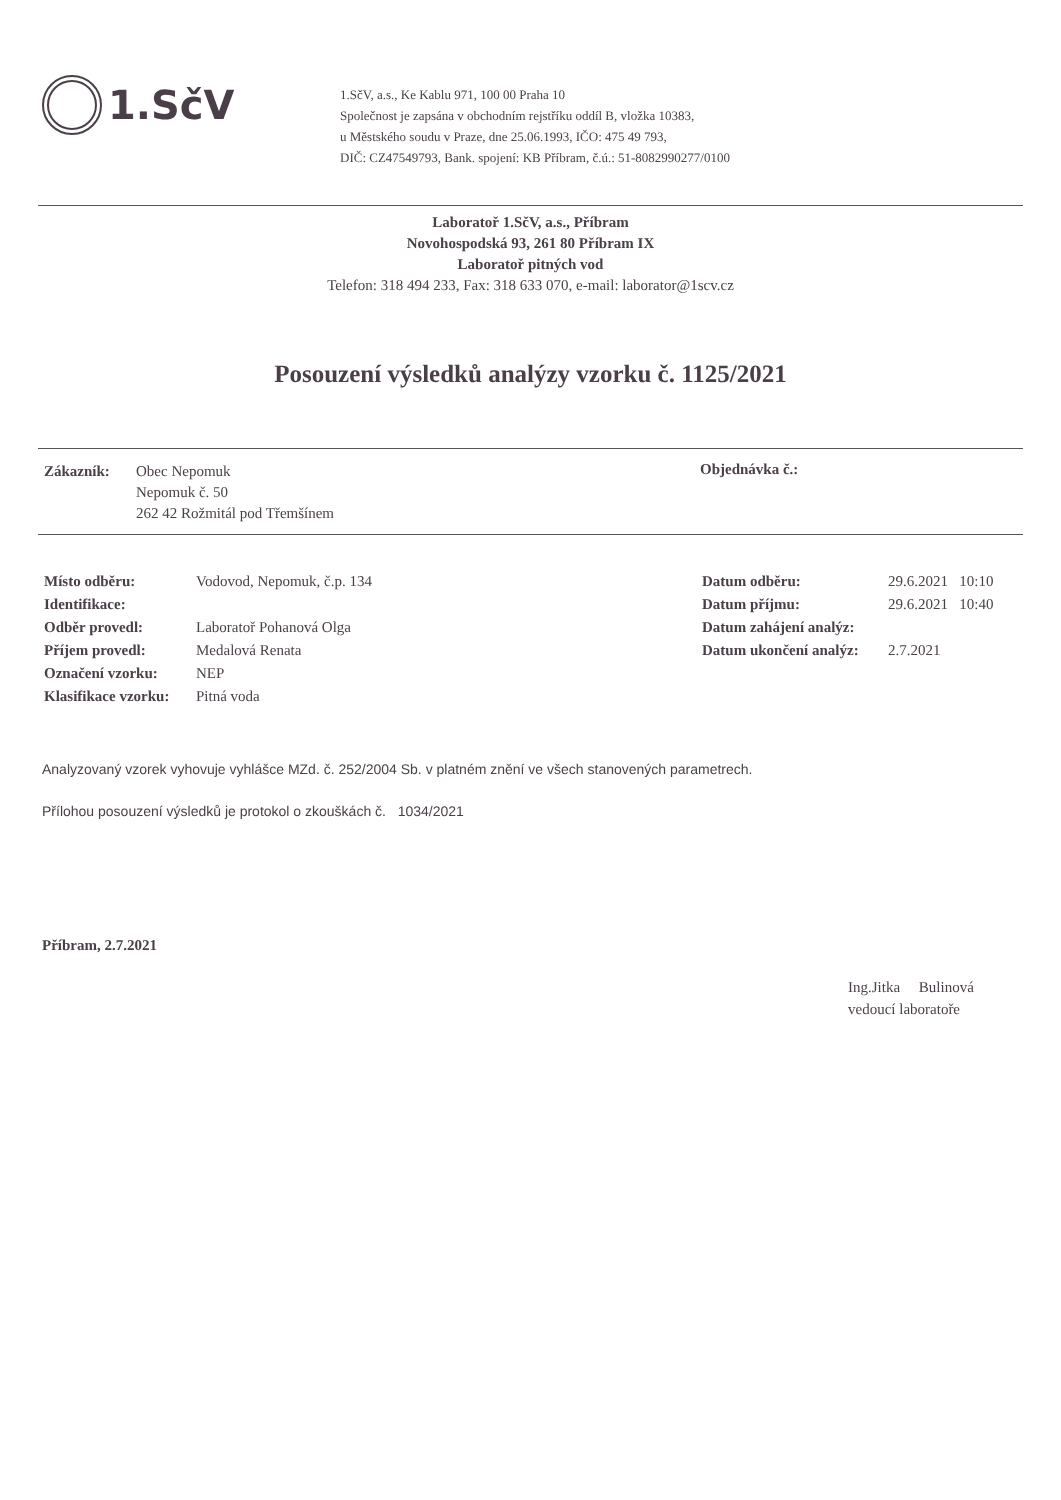1.SčV
1.SčV, a.s., Ke Kablu 971, 100 00 Praha 10
Společnost je zapsána v obchodním rejstříku oddíl B, vložka 10383,
u Městského soudu v Praze, dne 25.06.1993, IČO: 475 49 793,
DIČ: CZ47549793, Bank. spojení: KB Příbram, č.ú.: 51-8082990277/0100
Laboratoř 1.SčV, a.s., Příbram
Novohospodská 93, 261 80 Příbram IX
Laboratoř pitných vod
Telefon: 318 494 233, Fax: 318 633 070, e-mail: laborator@1scv.cz
Posouzení výsledků analýzy vzorku č. 1125/2021
| Zákazník: | Obec Nepomuk Nepomuk č. 50 262 42 Rožmitál pod Třemšínem |
Objednávka č.:
| Místo odběru: | Vodovod, Nepomuk, č.p. 134 |
| Identifikace: | |
| Odběr provedl: | Laboratoř Pohanová Olga |
| Příjem provedl: | Medalová Renata |
| Označení vzorku: | NEP |
| Klasifikace vzorku: | Pitná voda |
| Datum odběru: | 29.6.2021 10:10 |
| Datum příjmu: | 29.6.2021 10:40 |
| Datum zahájení analýz: | |
| Datum ukončení analýz: | 2.7.2021 |
Analyzovaný vzorek vyhovuje vyhlášce MZd. č. 252/2004 Sb. v platném znění ve všech stanovených parametrech.
Přílohou posouzení výsledků je protokol o zkouškách č. 1034/2021
Příbram, 2.7.2021
Ing.Jitka Bulinová
vedoucí laboratoře